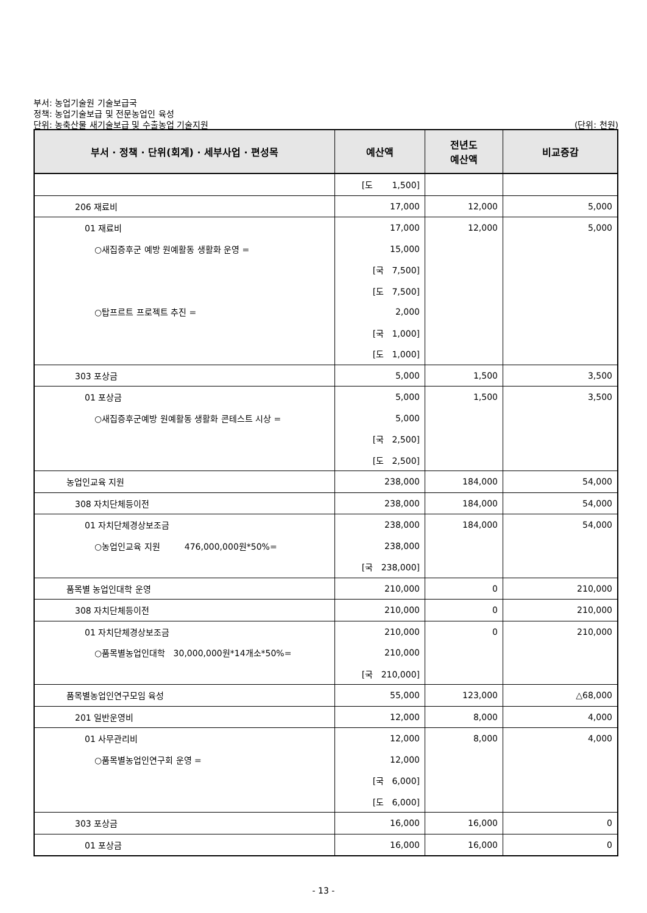부서: 농업기술원 기술보급국
정책: 농업기술보급 및 전문농업인 육성
단위: 농축산물 새기술보급 및 수출농업 기술지원 (단위: 천원)
| 부서 · 정책 · 단위(회계) · 세부사업 · 편성목 | 예산액 | 전년도 예산액 | 비교증감 |
| --- | --- | --- | --- |
| | [도 1,500] | | |
| 206 재료비 | 17,000 | 12,000 | 5,000 |
| 01 재료비 | 17,000 | 12,000 | 5,000 |
| ○새집증후군 예방 원예활동 생활화 운영 = | 15,000 | | |
| | [국 7,500] | | |
| | [도 7,500] | | |
| ○탑프르트 프로젝트 추진 = | 2,000 | | |
| | [국 1,000] | | |
| | [도 1,000] | | |
| 303 포상금 | 5,000 | 1,500 | 3,500 |
| 01 포상금 | 5,000 | 1,500 | 3,500 |
| ○새집증후군예방 원예활동 생활화 콘테스트 시상 = | 5,000 | | |
| | [국 2,500] | | |
| | [도 2,500] | | |
| 농업인교육 지원 | 238,000 | 184,000 | 54,000 |
| 308 자치단체등이전 | 238,000 | 184,000 | 54,000 |
| 01 자치단체경상보조금 | 238,000 | 184,000 | 54,000 |
| ○농업인교육 지원 476,000,000원*50%= | 238,000 | | |
| | [국 238,000] | | |
| 품목별 농업인대학 운영 | 210,000 | 0 | 210,000 |
| 308 자치단체등이전 | 210,000 | 0 | 210,000 |
| 01 자치단체경상보조금 | 210,000 | 0 | 210,000 |
| ○품목별농업인대학 30,000,000원*14개소*50%= | 210,000 | | |
| | [국 210,000] | | |
| 품목별농업인연구모임 육성 | 55,000 | 123,000 | △68,000 |
| 201 일반운영비 | 12,000 | 8,000 | 4,000 |
| 01 사무관리비 | 12,000 | 8,000 | 4,000 |
| ○품목별농업인연구회 운영 = | 12,000 | | |
| | [국 6,000] | | |
| | [도 6,000] | | |
| 303 포상금 | 16,000 | 16,000 | 0 |
| 01 포상금 | 16,000 | 16,000 | 0 |
- 13 -